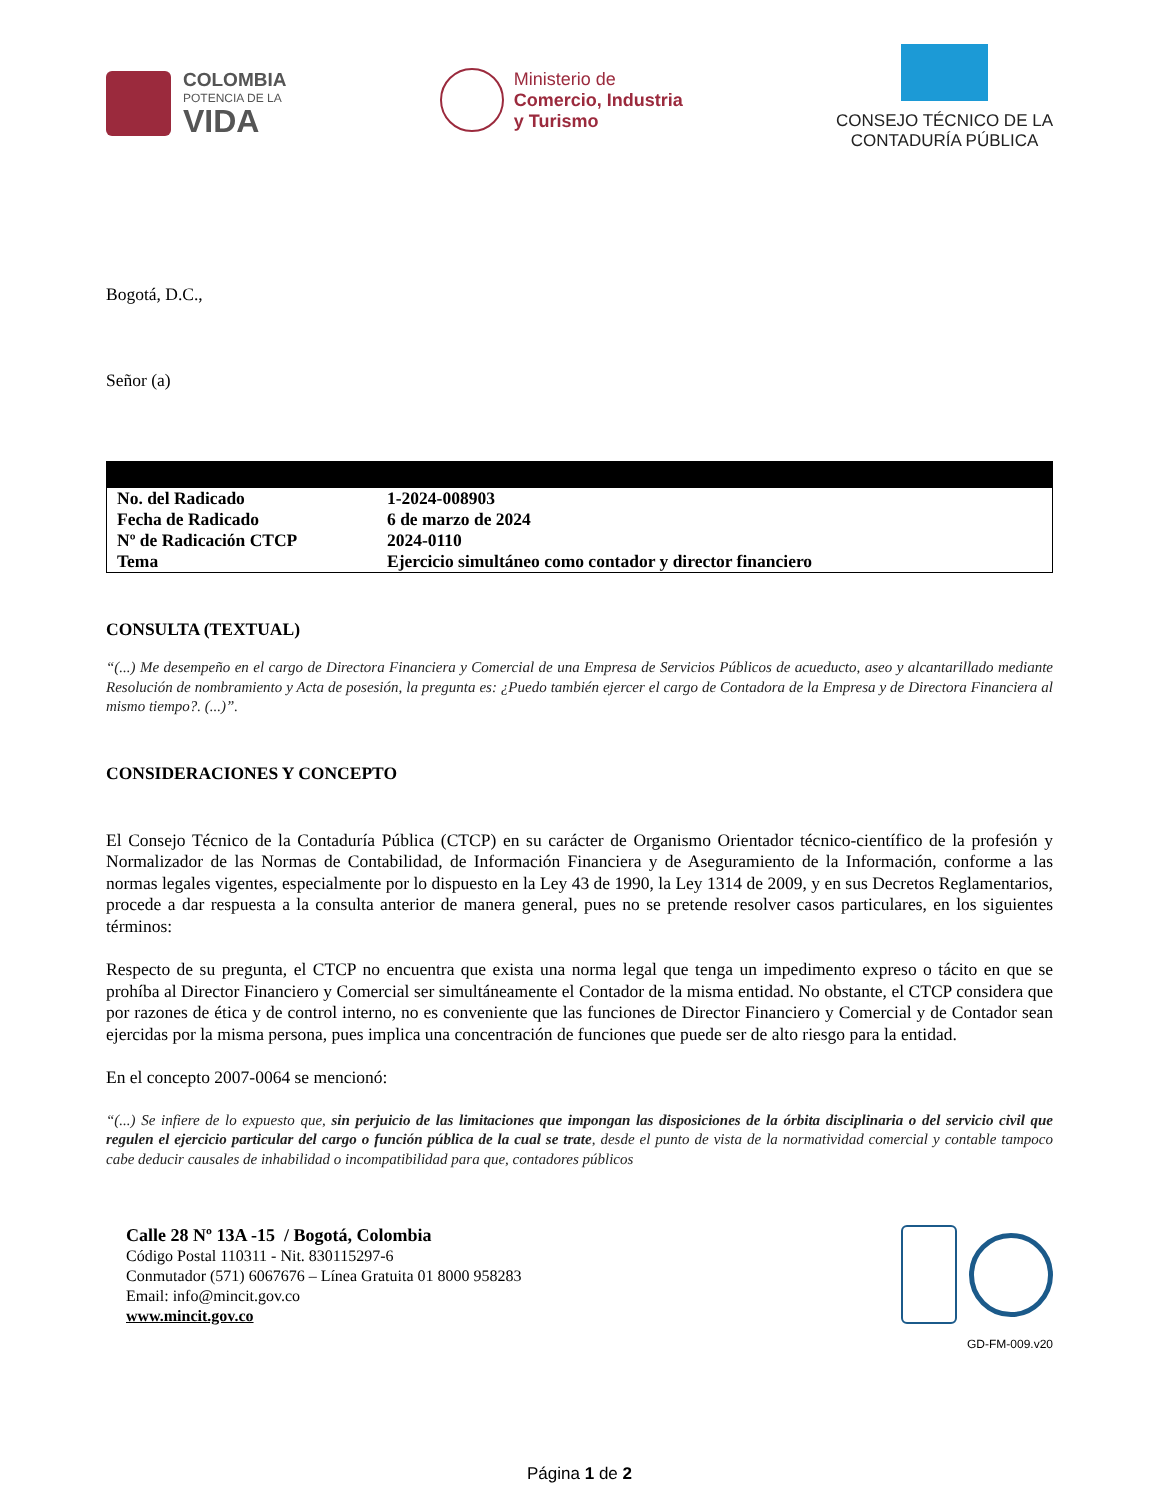COLOMBIA
POTENCIA DE LA
VIDA
Ministerio de
Comercio, Industria
y Turismo
CONSEJO TÉCNICO DE LA
CONTADURÍA PÚBLICA
Bogotá, D.C.,
Señor (a)
| No. del Radicado | 1-2024-008903 |
| Fecha de Radicado | 6 de marzo de 2024 |
| Nº de Radicación CTCP | 2024-0110 |
| Tema | Ejercicio simultáneo como contador y director financiero |
CONSULTA (TEXTUAL)
“(...) Me desempeño en el cargo de Directora Financiera y Comercial de una Empresa de Servicios Públicos de acueducto, aseo y alcantarillado mediante Resolución de nombramiento y Acta de posesión, la pregunta es: ¿Puedo también ejercer el cargo de Contadora de la Empresa y de Directora Financiera al mismo tiempo?. (...)”.
CONSIDERACIONES Y CONCEPTO
El Consejo Técnico de la Contaduría Pública (CTCP) en su carácter de Organismo Orientador técnico-científico de la profesión y Normalizador de las Normas de Contabilidad, de Información Financiera y de Aseguramiento de la Información, conforme a las normas legales vigentes, especialmente por lo dispuesto en la Ley 43 de 1990, la Ley 1314 de 2009, y en sus Decretos Reglamentarios, procede a dar respuesta a la consulta anterior de manera general, pues no se pretende resolver casos particulares, en los siguientes términos:
Respecto de su pregunta, el CTCP no encuentra que exista una norma legal que tenga un impedimento expreso o tácito en que se prohíba al Director Financiero y Comercial ser simultáneamente el Contador de la misma entidad. No obstante, el CTCP considera que por razones de ética y de control interno, no es conveniente que las funciones de Director Financiero y Comercial y de Contador sean ejercidas por la misma persona, pues implica una concentración de funciones que puede ser de alto riesgo para la entidad.
En el concepto 2007-0064 se mencionó:
“(...) Se infiere de lo expuesto que, sin perjuicio de las limitaciones que impongan las disposiciones de la órbita disciplinaria o del servicio civil que regulen el ejercicio particular del cargo o función pública de la cual se trate, desde el punto de vista de la normatividad comercial y contable tampoco cabe deducir causales de inhabilidad o incompatibilidad para que, contadores públicos
Calle 28 Nº 13A -15 / Bogotá, Colombia
Código Postal 110311 - Nit. 830115297-6
Conmutador (571) 6067676 – Línea Gratuita 01 8000 958283
Email: info@mincit.gov.co
www.mincit.gov.co
GD-FM-009.v20
Página 1 de 2